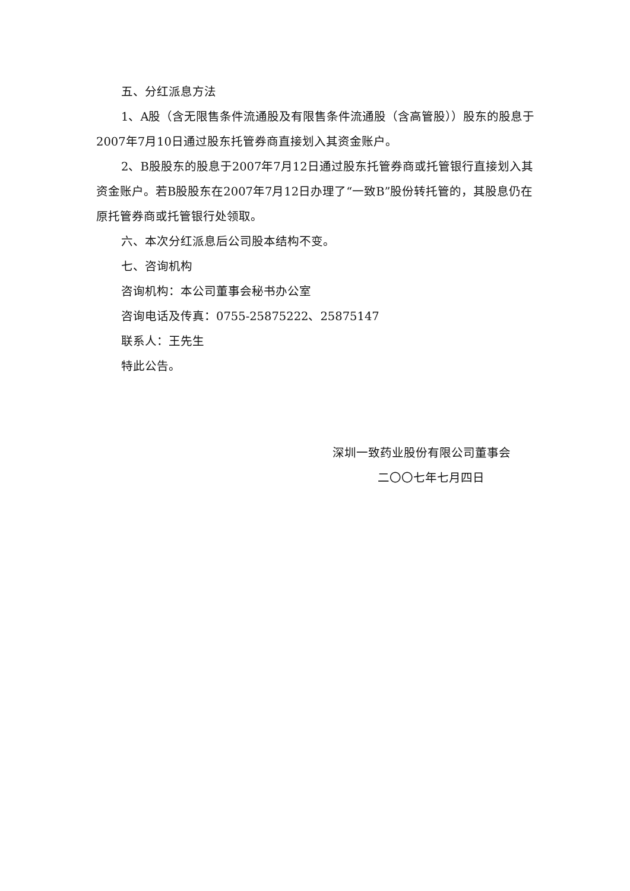五、分红派息方法
1、A股（含无限售条件流通股及有限售条件流通股（含高管股））股东的股息于2007年7月10日通过股东托管券商直接划入其资金账户。
2、B股股东的股息于2007年7月12日通过股东托管券商或托管银行直接划入其资金账户。若B股股东在2007年7月12日办理了“一致B”股份转托管的，其股息仍在原托管券商或托管银行处领取。
六、本次分红派息后公司股本结构不变。
七、咨询机构
咨询机构：本公司董事会秘书办公室
咨询电话及传真：0755-25875222、25875147
联系人：王先生
特此公告。
深圳一致药业股份有限公司董事会
二〇〇七年七月四日